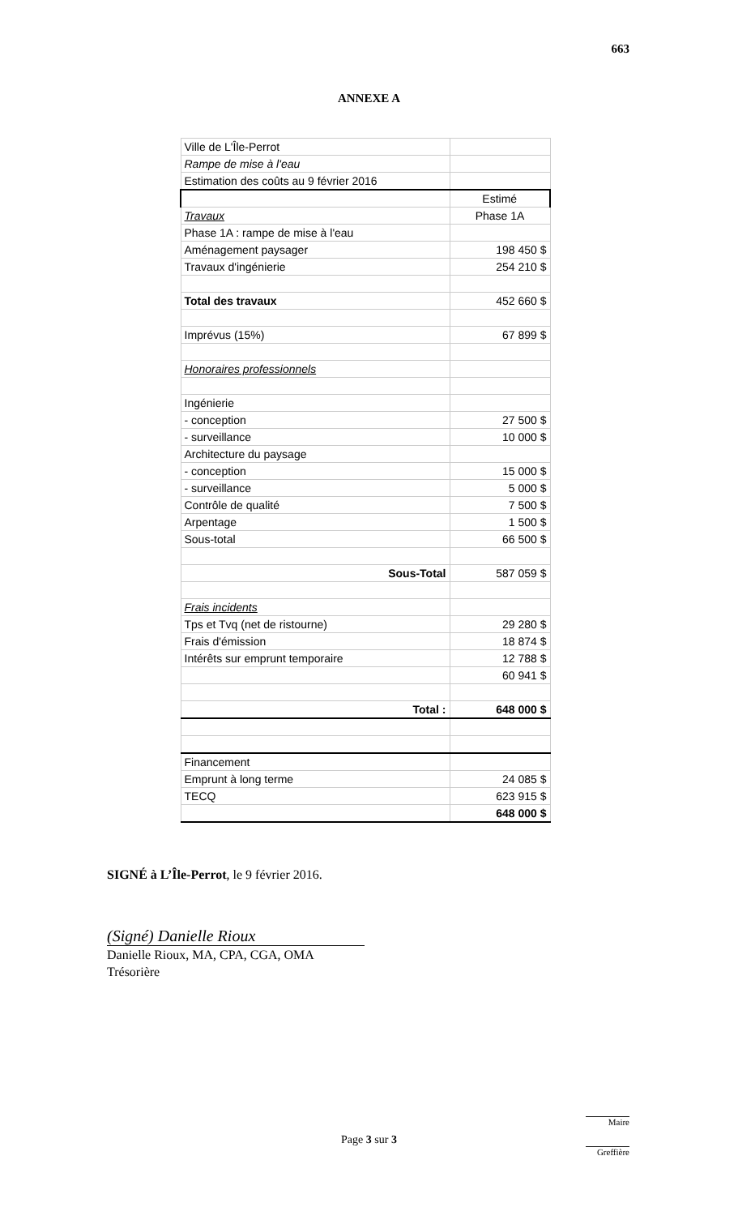663
ANNEXE A
| Ville de L'Île-Perrot | |
| Rampe de mise à l'eau | |
| Estimation des coûts au 9 février 2016 | |
| | Estimé |
| Travaux | Phase 1A |
| Phase 1A : rampe de mise à l'eau | |
| Aménagement paysager | 198 450 $ |
| Travaux d'ingénierie | 254 210 $ |
| Total des travaux | 452 660 $ |
| Imprévus (15%) | 67 899 $ |
| Honoraires professionnels | |
| Ingénierie | |
| - conception | 27 500 $ |
| - surveillance | 10 000 $ |
| Architecture du paysage | |
| - conception | 15 000 $ |
| - surveillance | 5 000 $ |
| Contrôle de qualité | 7 500 $ |
| Arpentage | 1 500 $ |
| Sous-total | 66 500 $ |
| Sous-Total | 587 059 $ |
| Frais incidents | |
| Tps et Tvq (net de ristourne) | 29 280 $ |
| Frais d'émission | 18 874 $ |
| Intérêts sur emprunt temporaire | 12 788 $ |
| | 60 941 $ |
| Total : | 648 000 $ |
| Financement | |
| Emprunt à long terme | 24 085 $ |
| TECQ | 623 915 $ |
| | 648 000 $ |
SIGNÉ à L’Île-Perrot, le 9 février 2016.
(Signé) Danielle Rioux
Danielle Rioux, MA, CPA, CGA, OMA
Trésorière
Maire
Page 3 sur 3
Greffière